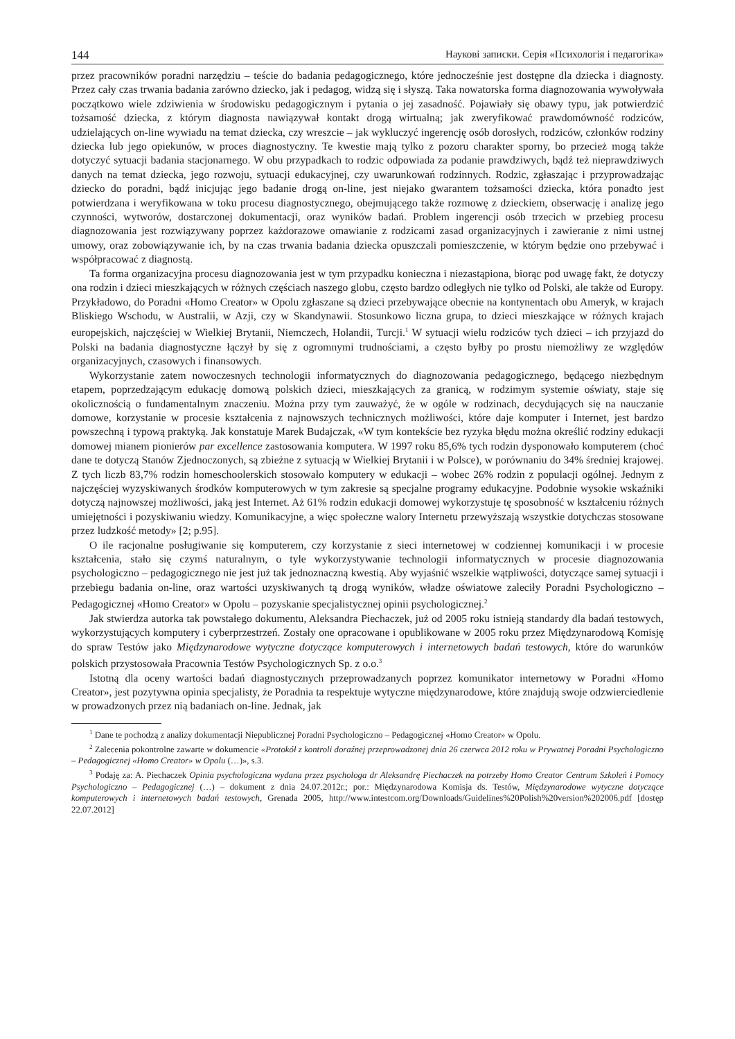144 Наукові записки. Серія «Психологія і педагогіка»
przez pracowników poradni narzędziu – teście do badania pedagogicznego, które jednocześnie jest dostępne dla dziecka i diagnosty. Przez cały czas trwania badania zarówno dziecko, jak i pedagog, widzą się i słyszą. Taka nowatorska forma diagnozowania wywoływała początkowo wiele zdziwienia w środowisku pedagogicznym i pytania o jej zasadność. Pojawiały się obawy typu, jak potwierdzić tożsamość dziecka, z którym diagnosta nawiązywał kontakt drogą wirtualną; jak zweryfikować prawdomówność rodziców, udzielających on-line wywiadu na temat dziecka, czy wreszcie – jak wykluczyć ingerencję osób dorosłych, rodziców, członków rodziny dziecka lub jego opiekunów, w proces diagnostyczny. Te kwestie mają tylko z pozoru charakter sporny, bo przecież mogą także dotyczyć sytuacji badania stacjonarnego. W obu przypadkach to rodzic odpowiada za podanie prawdziwych, bądź też nieprawdziwych danych na temat dziecka, jego rozwoju, sytuacji edukacyjnej, czy uwarunkowań rodzinnych. Rodzic, zgłaszając i przyprowadzając dziecko do poradni, bądź inicjując jego badanie drogą on-line, jest niejako gwarantem tożsamości dziecka, która ponadto jest potwierdzana i weryfikowana w toku procesu diagnostycznego, obejmującego także rozmowę z dzieckiem, obserwację i analizę jego czynności, wytworów, dostarczonej dokumentacji, oraz wyników badań. Problem ingerencji osób trzecich w przebieg procesu diagnozowania jest rozwiązywany poprzez każdorazowe omawianie z rodzicami zasad organizacyjnych i zawieranie z nimi ustnej umowy, oraz zobowiązywanie ich, by na czas trwania badania dziecka opuszczali pomieszczenie, w którym będzie ono przebywać i współpracować z diagnostą.
Ta forma organizacyjna procesu diagnozowania jest w tym przypadku konieczna i niezastąpiona, biorąc pod uwagę fakt, że dotyczy ona rodzin i dzieci mieszkających w różnych częściach naszego globu, często bardzo odległych nie tylko od Polski, ale także od Europy. Przykładowo, do Poradni «Homo Creator» w Opolu zgłaszane są dzieci przebywające obecnie na kontynentach obu Ameryk, w krajach Bliskiego Wschodu, w Australii, w Azji, czy w Skandynawii. Stosunkowo liczna grupa, to dzieci mieszkające w różnych krajach europejskich, najczęściej w Wielkiej Brytanii, Niemczech, Holandii, Turcji.<sup>1</sup> W sytuacji wielu rodziców tych dzieci – ich przyjazd do Polski na badania diagnostyczne łączył by się z ogromnymi trudnościami, a często byłby po prostu niemożliwy ze względów organizacyjnych, czasowych i finansowych.
Wykorzystanie zatem nowoczesnych technologii informatycznych do diagnozowania pedagogicznego, będącego niezbędnym etapem, poprzedzającym edukację domową polskich dzieci, mieszkających za granicą, w rodzimym systemie oświaty, staje się okolicznością o fundamentalnym znaczeniu. Można przy tym zauważyć, że w ogóle w rodzinach, decydujących się na nauczanie domowe, korzystanie w procesie kształcenia z najnowszych technicznych możliwości, które daje komputer i Internet, jest bardzo powszechną i typową praktyką. Jak konstatuje Marek Budajczak, «W tym kontekście bez ryzyka błędu można określić rodziny edukacji domowej mianem pionierów par excellence zastosowania komputera. W 1997 roku 85,6% tych rodzin dysponowało komputerem (choć dane te dotyczą Stanów Zjednoczonych, są zbieżne z sytuacją w Wielkiej Brytanii i w Polsce), w porównaniu do 34% średniej krajowej. Z tych liczb 83,7% rodzin homeschoolerskich stosowało komputery w edukacji – wobec 26% rodzin z populacji ogólnej. Jednym z najczęściej wyzyskiwanych środków komputerowych w tym zakresie są specjalne programy edukacyjne. Podobnie wysokie wskaźniki dotyczą najnowszej możliwości, jaką jest Internet. Aż 61% rodzin edukacji domowej wykorzystuje tę sposobność w kształceniu różnych umiejętności i pozyskiwaniu wiedzy. Komunikacyjne, a więc społeczne walory Internetu przewyższają wszystkie dotychczas stosowane przez ludzkość metody» [2; p.95].
O ile racjonalne posługiwanie się komputerem, czy korzystanie z sieci internetowej w codziennej komunikacji i w procesie kształcenia, stało się czymś naturalnym, o tyle wykorzystywanie technologii informatycznych w procesie diagnozowania psychologiczno – pedagogicznego nie jest już tak jednoznaczną kwestią. Aby wyjaśnić wszelkie wątpliwości, dotyczące samej sytuacji i przebiegu badania on-line, oraz wartości uzyskiwanych tą drogą wyników, władze oświatowe zaleciły Poradni Psychologiczno – Pedagogicznej «Homo Creator» w Opolu – pozyskanie specjalistycznej opinii psychologicznej.<sup>2</sup>
Jak stwierdza autorka tak powstałego dokumentu, Aleksandra Piechaczek, już od 2005 roku istnieją standardy dla badań testowych, wykorzystujących komputery i cyberprzestrzeń. Zostały one opracowane i opublikowane w 2005 roku przez Międzynarodową Komisję do spraw Testów jako Międzynarodowe wytyczne dotyczące komputerowych i internetowych badań testowych, które do warunków polskich przystosowała Pracownia Testów Psychologicznych Sp. z o.o.<sup>3</sup>
Istotną dla oceny wartości badań diagnostycznych przeprowadzanych poprzez komunikator internetowy w Poradni «Homo Creator», jest pozytywna opinia specjalisty, że Poradnia ta respektuje wytyczne międzynarodowe, które znajdują swoje odzwierciedlenie w prowadzonych przez nią badaniach on-line. Jednak, jak
<sup>1</sup> Dane te pochodzą z analizy dokumentacji Niepublicznej Poradni Psychologiczno – Pedagogicznej «Homo Creator» w Opolu.
<sup>2</sup> Zalecenia pokontrolne zawarte w dokumencie «Protokół z kontroli doraźnej przeprowadzonej dnia 26 czerwca 2012 roku w Prywatnej Poradni Psychologiczno – Pedagogicznej «Homo Creator» w Opolu (…)», s.3.
<sup>3</sup> Podaję za: A. Piechaczek Opinia psychologiczna wydana przez psychologa dr Aleksandrę Piechaczek na potrzeby Homo Creator Centrum Szkoleń i Pomocy Psychologiczno – Pedagogicznej (…) – dokument z dnia 24.07.2012r.; por.: Międzynarodowa Komisja ds. Testów, Międzynarodowe wytyczne dotyczące komputerowych i internetowych badań testowych, Grenada 2005, http://www.intestcom.org/Downloads/Guidelines%20Polish%20version%202006.pdf [dostęp 22.07.2012]